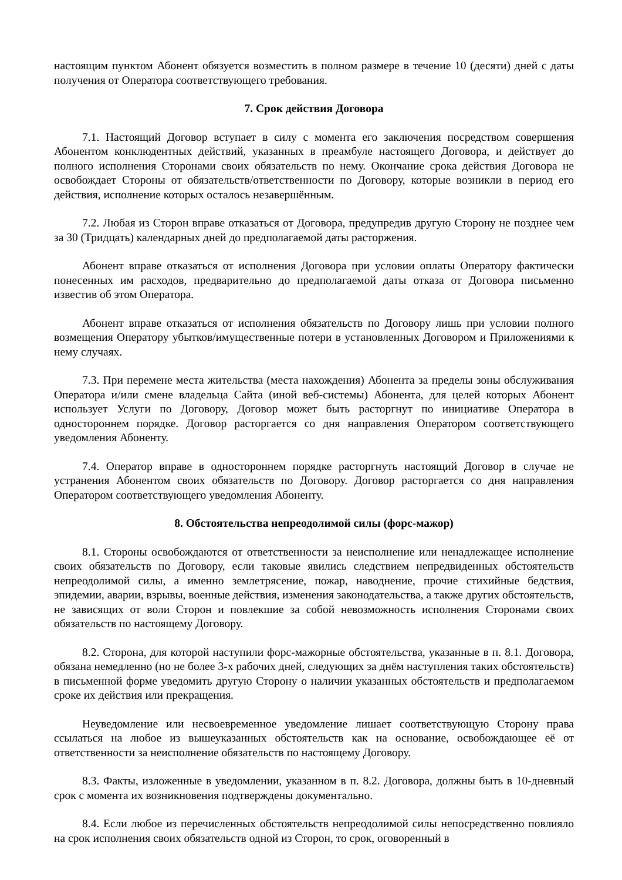настоящим пунктом Абонент обязуется возместить в полном размере в течение 10 (десяти) дней с даты получения от Оператора соответствующего требования.
7. Срок действия Договора
7.1. Настоящий Договор вступает в силу с момента его заключения посредством совершения Абонентом конклюдентных действий, указанных в преамбуле настоящего Договора, и действует до полного исполнения Сторонами своих обязательств по нему. Окончание срока действия Договора не освобождает Стороны от обязательств/ответственности по Договору, которые возникли в период его действия, исполнение которых осталось незавершённым.
7.2. Любая из Сторон вправе отказаться от Договора, предупредив другую Сторону не позднее чем за 30 (Тридцать) календарных дней до предполагаемой даты расторжения.
Абонент вправе отказаться от исполнения Договора при условии оплаты Оператору фактически понесенных им расходов, предварительно до предполагаемой даты отказа от Договора письменно известив об этом Оператора.
Абонент вправе отказаться от исполнения обязательств по Договору лишь при условии полного возмещения Оператору убытков/имущественные потери в установленных Договором и Приложениями к нему случаях.
7.3. При перемене места жительства (места нахождения) Абонента за пределы зоны обслуживания Оператора и/или смене владельца Сайта (иной веб-системы) Абонента, для целей которых Абонент использует Услуги по Договору, Договор может быть расторгнут по инициативе Оператора в одностороннем порядке. Договор расторгается со дня направления Оператором соответствующего уведомления Абоненту.
7.4. Оператор вправе в одностороннем порядке расторгнуть настоящий Договор в случае не устранения Абонентом своих обязательств по Договору. Договор расторгается со дня направления Оператором соответствующего уведомления Абоненту.
8. Обстоятельства непреодолимой силы (форс-мажор)
8.1. Стороны освобождаются от ответственности за неисполнение или ненадлежащее исполнение своих обязательств по Договору, если таковые явились следствием непредвиденных обстоятельств непреодолимой силы, а именно землетрясение, пожар, наводнение, прочие стихийные бедствия, эпидемии, аварии, взрывы, военные действия, изменения законодательства, а также других обстоятельств, не зависящих от воли Сторон и повлекшие за собой невозможность исполнения Сторонами своих обязательств по настоящему Договору.
8.2. Сторона, для которой наступили форс-мажорные обстоятельства, указанные в п. 8.1. Договора, обязана немедленно (но не более 3-х рабочих дней, следующих за днём наступления таких обстоятельств) в письменной форме уведомить другую Сторону о наличии указанных обстоятельств и предполагаемом сроке их действия или прекращения.
Неуведомление или несвоевременное уведомление лишает соответствующую Сторону права ссылаться на любое из вышеуказанных обстоятельств как на основание, освобождающее её от ответственности за неисполнение обязательств по настоящему Договору.
8.3. Факты, изложенные в уведомлении, указанном в п. 8.2. Договора, должны быть в 10-дневный срок с момента их возникновения подтверждены документально.
8.4. Если любое из перечисленных обстоятельств непреодолимой силы непосредственно повлияло на срок исполнения своих обязательств одной из Сторон, то срок, оговоренный в